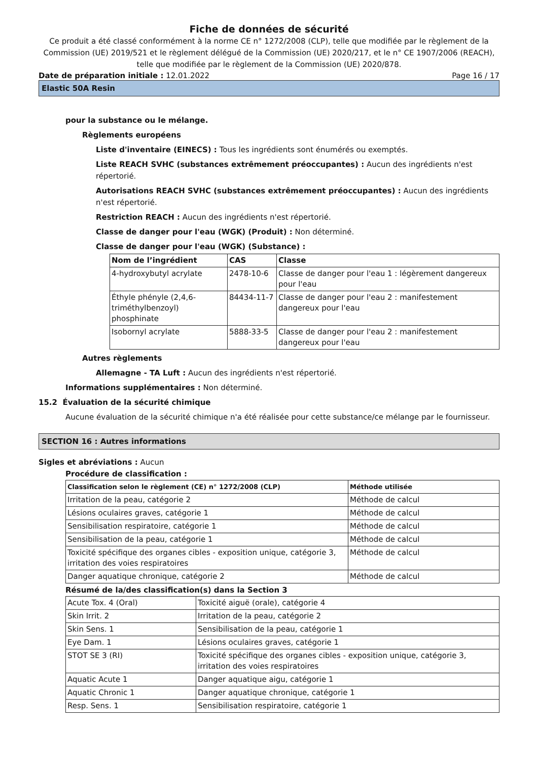Fiche de données de sécurité
Ce produit a été classé conformément à la norme CE n° 1272/2008 (CLP), telle que modifiée par le règlement de la Commission (UE) 2019/521 et le règlement délégué de la Commission (UE) 2020/217, et le n° CE 1907/2006 (REACH), telle que modifiée par le règlement de la Commission (UE) 2020/878.
Date de préparation initiale : 12.01.2022 Page 16 / 17
Elastic 50A Resin
pour la substance ou le mélange.
Règlements européens
Liste d'inventaire (EINECS) : Tous les ingrédients sont énumérés ou exemptés.
Liste REACH SVHC (substances extrêmement préoccupantes) : Aucun des ingrédients n'est répertorié.
Autorisations REACH SVHC (substances extrêmement préoccupantes) : Aucun des ingrédients n'est répertorié.
Restriction REACH : Aucun des ingrédients n'est répertorié.
Classe de danger pour l'eau (WGK) (Produit) : Non déterminé.
Classe de danger pour l'eau (WGK) (Substance) :
| Nom de l’ingrédient | CAS | Classe |
| --- | --- | --- |
| 4-hydroxybutyl acrylate | 2478-10-6 | Classe de danger pour l'eau 1 : légèrement dangereux pour l'eau |
| Éthyle phényle (2,4,6-triméthylbenzoyl) phosphinate | 84434-11-7 | Classe de danger pour l'eau 2 : manifestement dangereux pour l'eau |
| Isobornyl acrylate | 5888-33-5 | Classe de danger pour l'eau 2 : manifestement dangereux pour l'eau |
Autres règlements
Allemagne - TA Luft : Aucun des ingrédients n'est répertorié.
Informations supplémentaires : Non déterminé.
15.2 Évaluation de la sécurité chimique
Aucune évaluation de la sécurité chimique n'a été réalisée pour cette substance/ce mélange par le fournisseur.
SECTION 16 : Autres informations
Sigles et abréviations : Aucun
Procédure de classification :
| Classification selon le règlement (CE) n° 1272/2008 (CLP) | Méthode utilisée |
| --- | --- |
| Irritation de la peau, catégorie 2 | Méthode de calcul |
| Lésions oculaires graves, catégorie 1 | Méthode de calcul |
| Sensibilisation respiratoire, catégorie 1 | Méthode de calcul |
| Sensibilisation de la peau, catégorie 1 | Méthode de calcul |
| Toxicité spécifique des organes cibles - exposition unique, catégorie 3, irritation des voies respiratoires | Méthode de calcul |
| Danger aquatique chronique, catégorie 2 | Méthode de calcul |
Résumé de la/des classification(s) dans la Section 3
| Acute Tox. 4 (Oral) | Toxicité aiguë (orale), catégorie 4 |
| Skin Irrit. 2 | Irritation de la peau, catégorie 2 |
| Skin Sens. 1 | Sensibilisation de la peau, catégorie 1 |
| Eye Dam. 1 | Lésions oculaires graves, catégorie 1 |
| STOT SE 3 (RI) | Toxicité spécifique des organes cibles - exposition unique, catégorie 3, irritation des voies respiratoires |
| Aquatic Acute 1 | Danger aquatique aigu, catégorie 1 |
| Aquatic Chronic 1 | Danger aquatique chronique, catégorie 1 |
| Resp. Sens. 1 | Sensibilisation respiratoire, catégorie 1 |